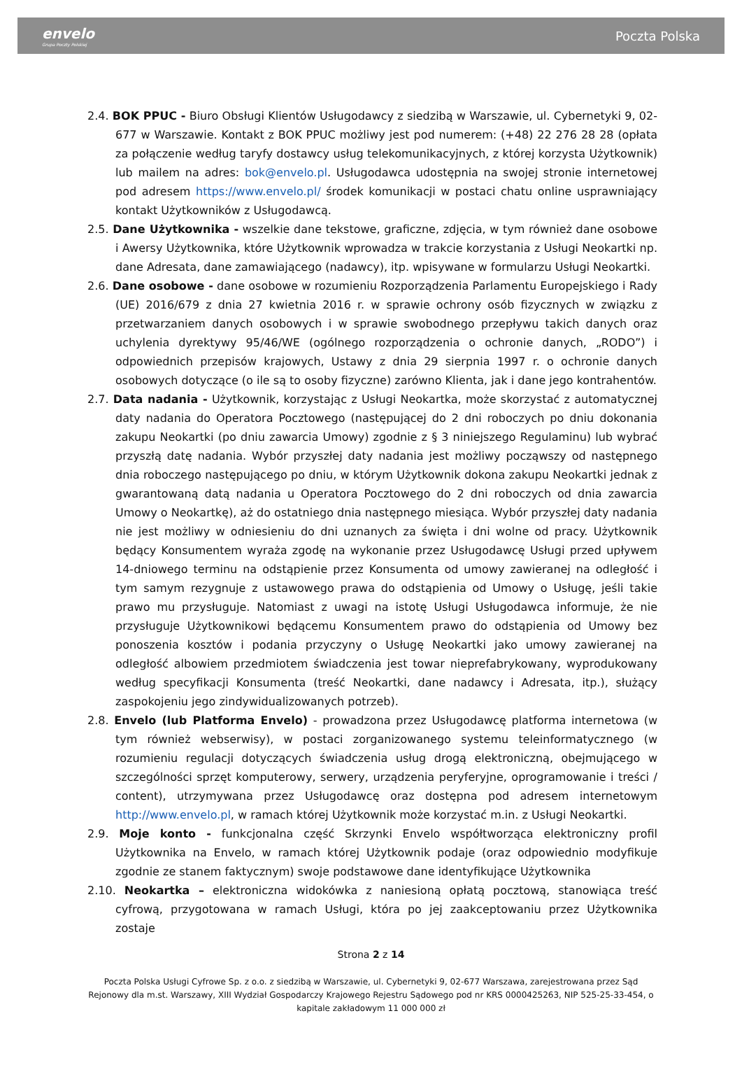envelo
Grupa Poczty Polskiej
Poczta Polska
2.4. BOK PPUC - Biuro Obsługi Klientów Usługodawcy z siedzibą w Warszawie, ul. Cybernetyki 9, 02-677 w Warszawie. Kontakt z BOK PPUC możliwy jest pod numerem: (+48) 22 276 28 28 (opłata za połączenie według taryfy dostawcy usług telekomunikacyjnych, z której korzysta Użytkownik) lub mailem na adres: bok@envelo.pl. Usługodawca udostępnia na swojej stronie internetowej pod adresem https://www.envelo.pl/ środek komunikacji w postaci chatu online usprawniający kontakt Użytkowników z Usługodawcą.
2.5. Dane Użytkownika - wszelkie dane tekstowe, graficzne, zdjęcia, w tym również dane osobowe i Awersy Użytkownika, które Użytkownik wprowadza w trakcie korzystania z Usługi Neokartki np. dane Adresata, dane zamawiającego (nadawcy), itp. wpisywane w formularzu Usługi Neokartki.
2.6. Dane osobowe - dane osobowe w rozumieniu Rozporządzenia Parlamentu Europejskiego i Rady (UE) 2016/679 z dnia 27 kwietnia 2016 r. w sprawie ochrony osób fizycznych w związku z przetwarzaniem danych osobowych i w sprawie swobodnego przepływu takich danych oraz uchylenia dyrektywy 95/46/WE (ogólnego rozporządzenia o ochronie danych, „RODO”) i odpowiednich przepisów krajowych, Ustawy z dnia 29 sierpnia 1997 r. o ochronie danych osobowych dotyczące (o ile są to osoby fizyczne) zarówno Klienta, jak i dane jego kontrahentów.
2.7. Data nadania - Użytkownik, korzystając z Usługi Neokartka, może skorzystać z automatycznej daty nadania do Operatora Pocztowego (następującej do 2 dni roboczych po dniu dokonania zakupu Neokartki (po dniu zawarcia Umowy) zgodnie z § 3 niniejszego Regulaminu) lub wybrać przyszłą datę nadania. Wybór przyszłej daty nadania jest możliwy począwszy od następnego dnia roboczego następującego po dniu, w którym Użytkownik dokona zakupu Neokartki jednak z gwarantowaną datą nadania u Operatora Pocztowego do 2 dni roboczych od dnia zawarcia Umowy o Neokartkę), aż do ostatniego dnia następnego miesiąca. Wybór przyszłej daty nadania nie jest możliwy w odniesieniu do dni uznanych za święta i dni wolne od pracy. Użytkownik będący Konsumentem wyraża zgodę na wykonanie przez Usługodawcę Usługi przed upływem 14-dniowego terminu na odstąpienie przez Konsumenta od umowy zawieranej na odległość i tym samym rezygnuje z ustawowego prawa do odstąpienia od Umowy o Usługę, jeśli takie prawo mu przysługuje. Natomiast z uwagi na istotę Usługi Usługodawca informuje, że nie przysługuje Użytkownikowi będącemu Konsumentem prawo do odstąpienia od Umowy bez ponoszenia kosztów i podania przyczyny o Usługę Neokartki jako umowy zawieranej na odległość albowiem przedmiotem świadczenia jest towar nieprefabrykowany, wyprodukowany według specyfikacji Konsumenta (treść Neokartki, dane nadawcy i Adresata, itp.), służący zaspokojeniu jego zindywidualizowanych potrzeb).
2.8. Envelo (lub Platforma Envelo) - prowadzona przez Usługodawcę platforma internetowa (w tym również webserwisy), w postaci zorganizowanego systemu teleinformatycznego (w rozumieniu regulacji dotyczących świadczenia usług drogą elektroniczną, obejmującego w szczególności sprzęt komputerowy, serwery, urządzenia peryferyjne, oprogramowanie i treści / content), utrzymywana przez Usługodawcę oraz dostępna pod adresem internetowym http://www.envelo.pl, w ramach której Użytkownik może korzystać m.in. z Usługi Neokartki.
2.9. Moje konto - funkcjonalna część Skrzynki Envelo współtworząca elektroniczny profil Użytkownika na Envelo, w ramach której Użytkownik podaje (oraz odpowiednio modyfikuje zgodnie ze stanem faktycznym) swoje podstawowe dane identyfikujące Użytkownika
2.10. Neokartka – elektroniczna widokówka z naniesioną opłatą pocztową, stanowiąca treść cyfrową, przygotowana w ramach Usługi, która po jej zaakceptowaniu przez Użytkownika zostaje
Strona 2 z 14
Poczta Polska Usługi Cyfrowe Sp. z o.o. z siedzibą w Warszawie, ul. Cybernetyki 9, 02-677 Warszawa, zarejestrowana przez Sąd Rejonowy dla m.st. Warszawy, XIII Wydział Gospodarczy Krajowego Rejestru Sądowego pod nr KRS 0000425263, NIP 525-25-33-454, o kapitale zakładowym 11 000 000 zł